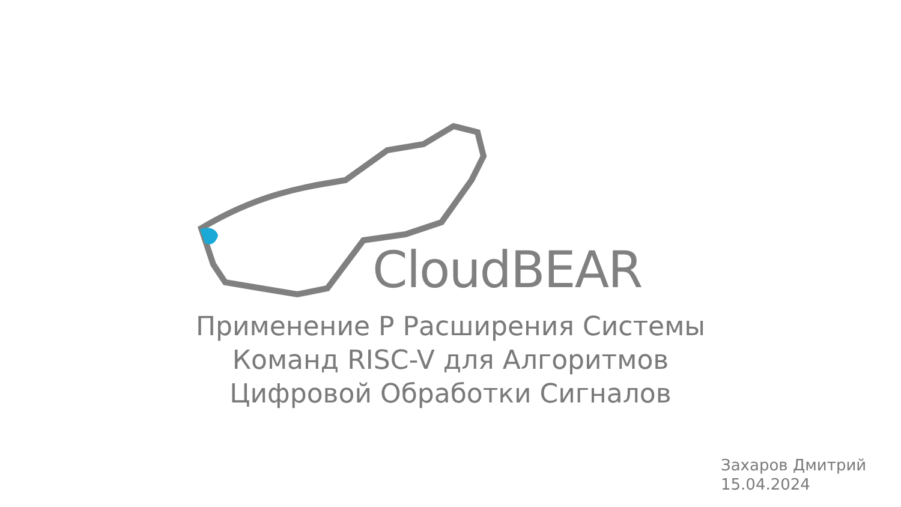CloudBEAR
Применение P Расширения Системы
Команд RISC-V для Алгоритмов
Цифровой Обработки Сигналов
Захаров Дмитрий
15.04.2024